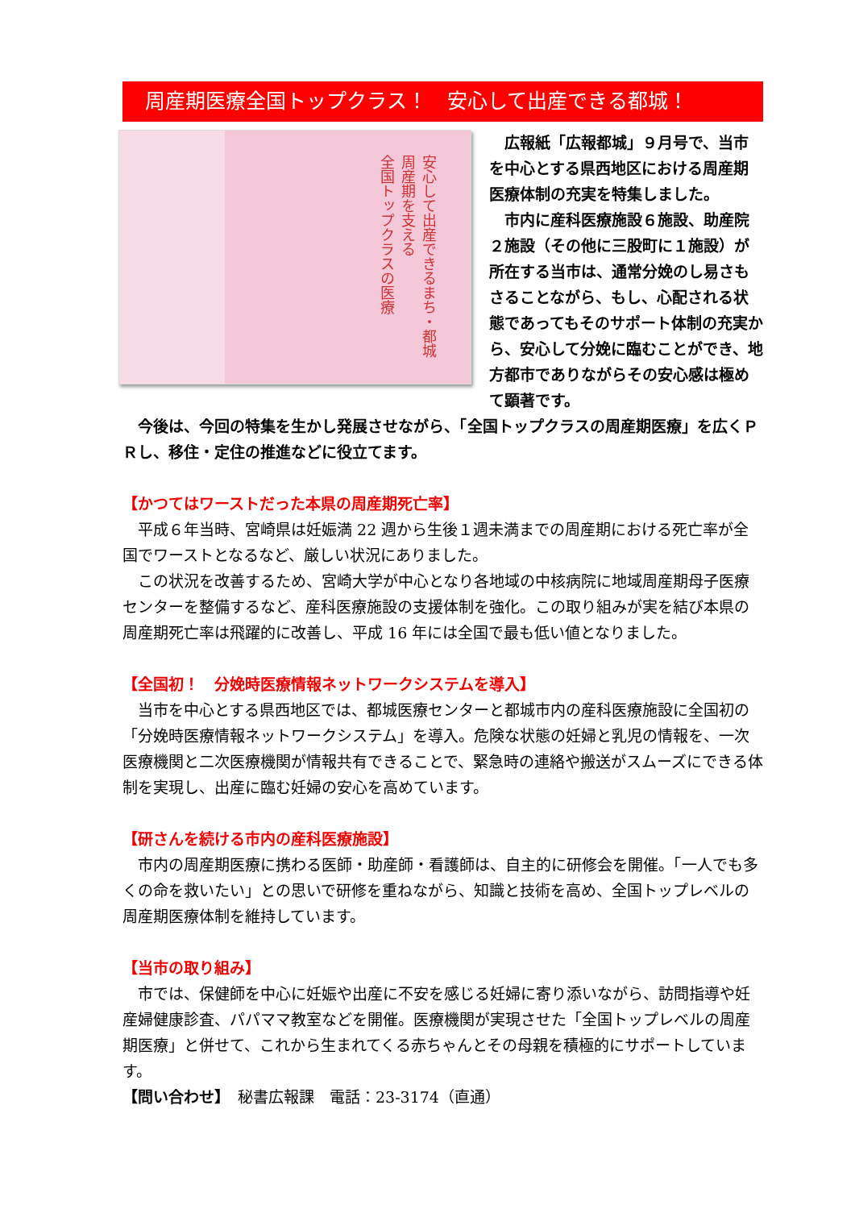周産期医療全国トップクラス！　安心して出産できる都城！
安心して出産できるまち・都城
周産期を支える
全国トップクラスの医療
　広報紙「広報都城」９月号で、当市を中心とする県西地区における周産期医療体制の充実を特集しました。
　市内に産科医療施設６施設、助産院２施設（その他に三股町に１施設）が所在する当市は、通常分娩のし易さもさることながら、もし、心配される状態であってもそのサポート体制の充実から、安心して分娩に臨むことができ、地方都市でありながらその安心感は極めて顕著です。
　今後は、今回の特集を生かし発展させながら、「全国トップクラスの周産期医療」を広くＰＲし、移住・定住の推進などに役立てます。
【かつてはワーストだった本県の周産期死亡率】
　平成６年当時、宮崎県は妊娠満 22 週から生後１週未満までの周産期における死亡率が全国でワーストとなるなど、厳しい状況にありました。
　この状況を改善するため、宮崎大学が中心となり各地域の中核病院に地域周産期母子医療センターを整備するなど、産科医療施設の支援体制を強化。この取り組みが実を結び本県の周産期死亡率は飛躍的に改善し、平成 16 年には全国で最も低い値となりました。
【全国初！　分娩時医療情報ネットワークシステムを導入】
　当市を中心とする県西地区では、都城医療センターと都城市内の産科医療施設に全国初の「分娩時医療情報ネットワークシステム」を導入。危険な状態の妊婦と乳児の情報を、一次医療機関と二次医療機関が情報共有できることで、緊急時の連絡や搬送がスムーズにできる体制を実現し、出産に臨む妊婦の安心を高めています。
【研さんを続ける市内の産科医療施設】
　市内の周産期医療に携わる医師・助産師・看護師は、自主的に研修会を開催。「一人でも多くの命を救いたい」との思いで研修を重ねながら、知識と技術を高め、全国トップレベルの周産期医療体制を維持しています。
【当市の取り組み】
　市では、保健師を中心に妊娠や出産に不安を感じる妊婦に寄り添いながら、訪問指導や妊産婦健康診査、パパママ教室などを開催。医療機関が実現させた「全国トップレベルの周産期医療」と併せて、これから生まれてくる赤ちゃんとその母親を積極的にサポートしています。
【問い合わせ】　秘書広報課　電話：23-3174（直通）